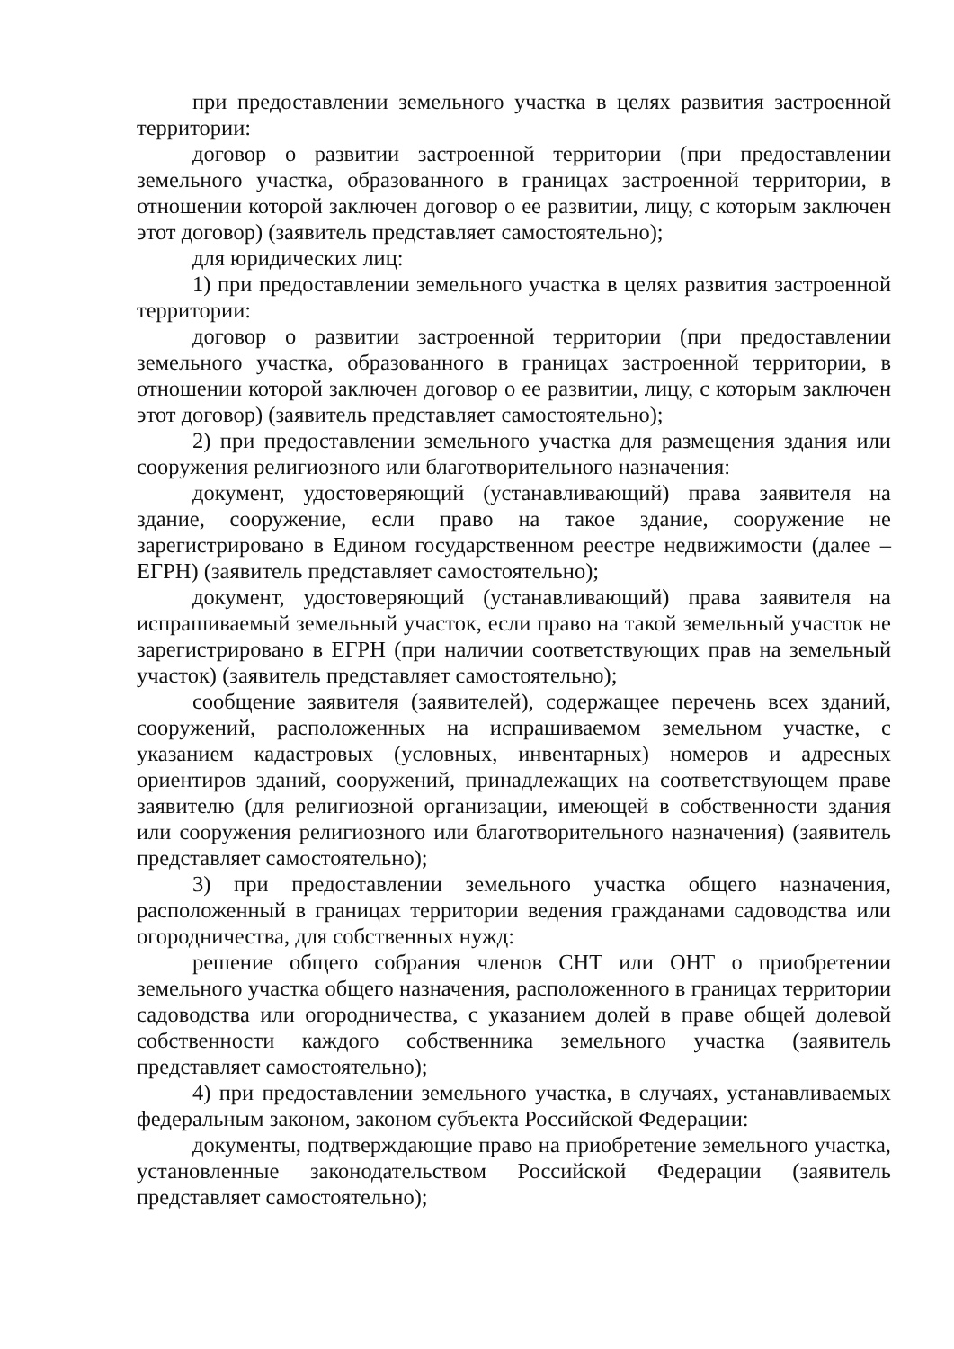при предоставлении земельного участка в целях развития застроенной территории:
договор о развитии застроенной территории (при предоставлении земельного участка, образованного в границах застроенной территории, в отношении которой заключен договор о ее развитии, лицу, с которым заключен этот договор) (заявитель представляет самостоятельно);
для юридических лиц:
1) при предоставлении земельного участка в целях развития застроенной территории:
договор о развитии застроенной территории (при предоставлении земельного участка, образованного в границах застроенной территории, в отношении которой заключен договор о ее развитии, лицу, с которым заключен этот договор) (заявитель представляет самостоятельно);
2) при предоставлении земельного участка для размещения здания или сооружения религиозного или благотворительного назначения:
документ, удостоверяющий (устанавливающий) права заявителя на здание, сооружение, если право на такое здание, сооружение не зарегистрировано в Едином государственном реестре недвижимости (далее – ЕГРН) (заявитель представляет самостоятельно);
документ, удостоверяющий (устанавливающий) права заявителя на испрашиваемый земельный участок, если право на такой земельный участок не зарегистрировано в ЕГРН (при наличии соответствующих прав на земельный участок) (заявитель представляет самостоятельно);
сообщение заявителя (заявителей), содержащее перечень всех зданий, сооружений, расположенных на испрашиваемом земельном участке, с указанием кадастровых (условных, инвентарных) номеров и адресных ориентиров зданий, сооружений, принадлежащих на соответствующем праве заявителю (для религиозной организации, имеющей в собственности здания или сооружения религиозного или благотворительного назначения) (заявитель представляет самостоятельно);
3) при предоставлении земельного участка общего назначения, расположенный в границах территории ведения гражданами садоводства или огородничества, для собственных нужд:
решение общего собрания членов СНТ или ОНТ о приобретении земельного участка общего назначения, расположенного в границах территории садоводства или огородничества, с указанием долей в праве общей долевой собственности каждого собственника земельного участка (заявитель представляет самостоятельно);
4) при предоставлении земельного участка, в случаях, устанавливаемых федеральным законом, законом субъекта Российской Федерации:
документы, подтверждающие право на приобретение земельного участка, установленные законодательством Российской Федерации (заявитель представляет самостоятельно);